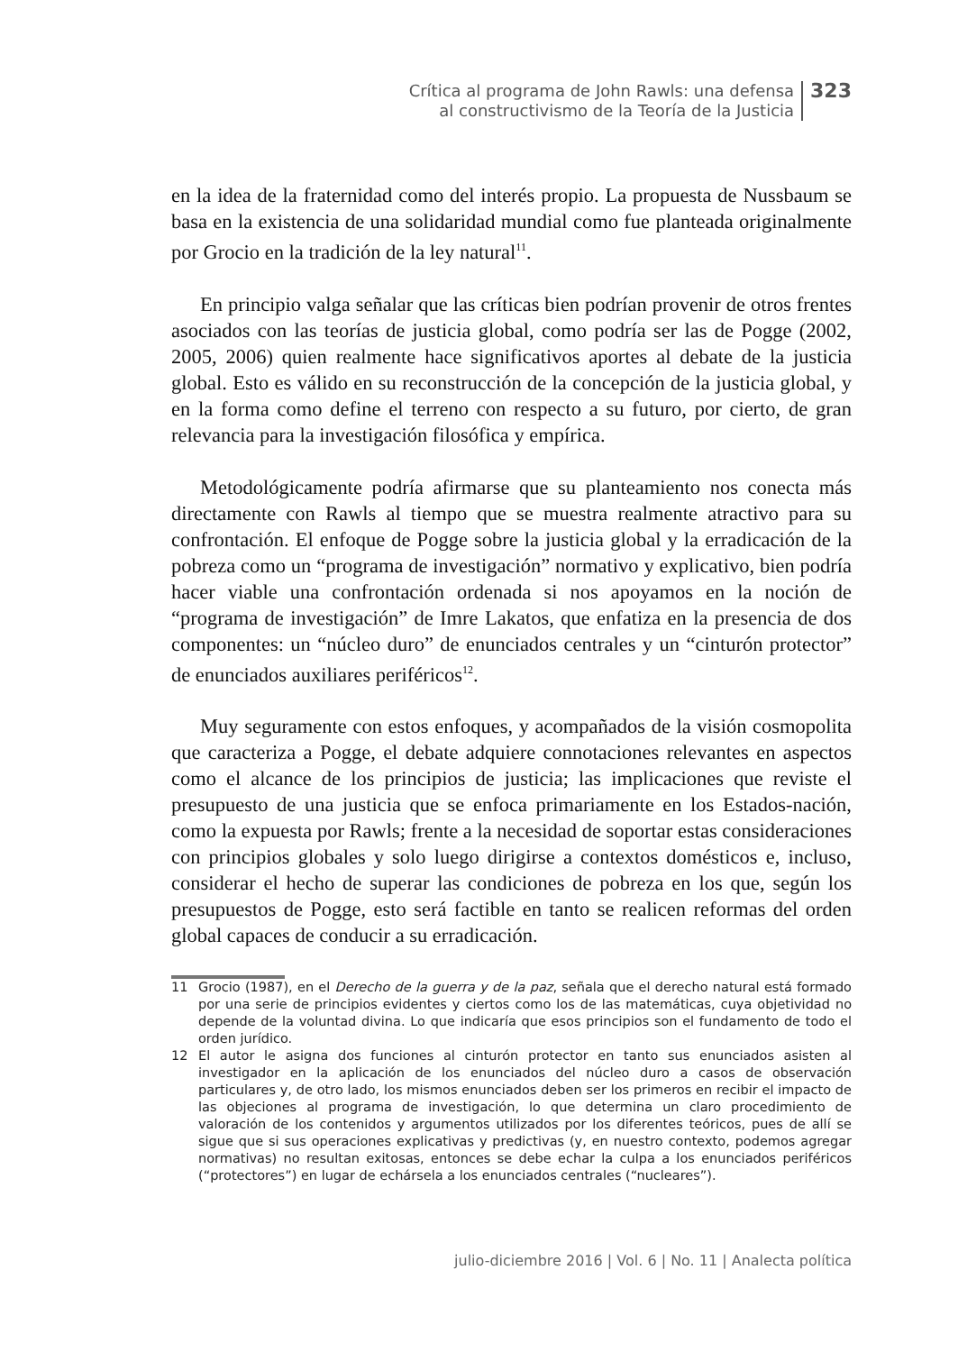Crítica al programa de John Rawls: una defensa
al constructivismo de la Teoría de la Justicia
323
en la idea de la fraternidad como del interés propio. La propuesta de Nussbaum se basa en la existencia de una solidaridad mundial como fue planteada originalmente por Grocio en la tradición de la ley natural<sup>11</sup>.
En principio valga señalar que las críticas bien podrían provenir de otros frentes asociados con las teorías de justicia global, como podría ser las de Pogge (2002, 2005, 2006) quien realmente hace significativos aportes al debate de la justicia global. Esto es válido en su reconstrucción de la concepción de la justicia global, y en la forma como define el terreno con respecto a su futuro, por cierto, de gran relevancia para la investigación filosófica y empírica.
Metodológicamente podría afirmarse que su planteamiento nos conecta más directamente con Rawls al tiempo que se muestra realmente atractivo para su confrontación. El enfoque de Pogge sobre la justicia global y la erradicación de la pobreza como un “programa de investigación” normativo y explicativo, bien podría hacer viable una confrontación ordenada si nos apoyamos en la noción de “programa de investigación” de Imre Lakatos, que enfatiza en la presencia de dos componentes: un “núcleo duro” de enunciados centrales y un “cinturón protector” de enunciados auxiliares periféricos<sup>12</sup>.
Muy seguramente con estos enfoques, y acompañados de la visión cosmopolita que caracteriza a Pogge, el debate adquiere connotaciones relevantes en aspectos como el alcance de los principios de justicia; las implicaciones que reviste el presupuesto de una justicia que se enfoca primariamente en los Estados-nación, como la expuesta por Rawls; frente a la necesidad de soportar estas consideraciones con principios globales y solo luego dirigirse a contextos domésticos e, incluso, considerar el hecho de superar las condiciones de pobreza en los que, según los presupuestos de Pogge, esto será factible en tanto se realicen reformas del orden global capaces de conducir a su erradicación.
11 Grocio (1987), en el Derecho de la guerra y de la paz, señala que el derecho natural está formado por una serie de principios evidentes y ciertos como los de las matemáticas, cuya objetividad no depende de la voluntad divina. Lo que indicaría que esos principios son el fundamento de todo el orden jurídico.
12 El autor le asigna dos funciones al cinturón protector en tanto sus enunciados asisten al investigador en la aplicación de los enunciados del núcleo duro a casos de observación particulares y, de otro lado, los mismos enunciados deben ser los primeros en recibir el impacto de las objeciones al programa de investigación, lo que determina un claro procedimiento de valoración de los contenidos y argumentos utilizados por los diferentes teóricos, pues de allí se sigue que si sus operaciones explicativas y predictivas (y, en nuestro contexto, podemos agregar normativas) no resultan exitosas, entonces se debe echar la culpa a los enunciados periféricos (“protectores”) en lugar de echársela a los enunciados centrales (“nucleares”).
julio-diciembre 2016 | Vol. 6 | No. 11 | Analecta política